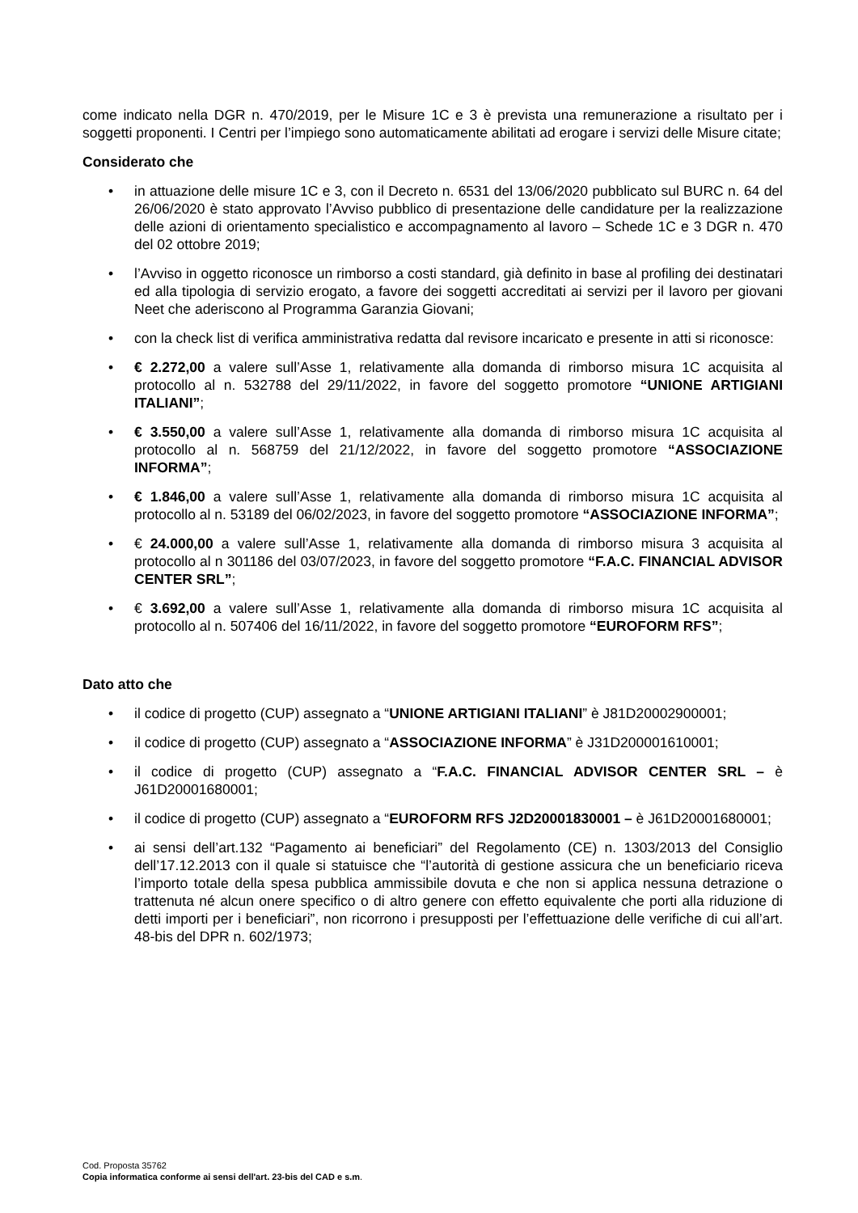come indicato nella DGR n. 470/2019, per le Misure 1C e 3 è prevista una remunerazione a risultato per i soggetti proponenti. I Centri per l’impiego sono automaticamente abilitati ad erogare i servizi delle Misure citate;
Considerato che
• in attuazione delle misure 1C e 3, con il Decreto n. 6531 del 13/06/2020 pubblicato sul BURC n. 64 del 26/06/2020 è stato approvato l’Avviso pubblico di presentazione delle candidature per la realizzazione delle azioni di orientamento specialistico e accompagnamento al lavoro – Schede 1C e 3 DGR n. 470 del 02 ottobre 2019;
• l’Avviso in oggetto riconosce un rimborso a costi standard, già definito in base al profiling dei destinatari ed alla tipologia di servizio erogato, a favore dei soggetti accreditati ai servizi per il lavoro per giovani Neet che aderiscono al Programma Garanzia Giovani;
• con la check list di verifica amministrativa redatta dal revisore incaricato e presente in atti si riconosce:
• € 2.272,00 a valere sull’Asse 1, relativamente alla domanda di rimborso misura 1C acquisita al protocollo al n. 532788 del 29/11/2022, in favore del soggetto promotore “UNIONE ARTIGIANI ITALIANI”;
• € 3.550,00 a valere sull’Asse 1, relativamente alla domanda di rimborso misura 1C acquisita al protocollo al n. 568759 del 21/12/2022, in favore del soggetto promotore “ASSOCIAZIONE INFORMA”;
• € 1.846,00 a valere sull’Asse 1, relativamente alla domanda di rimborso misura 1C acquisita al protocollo al n. 53189 del 06/02/2023, in favore del soggetto promotore “ASSOCIAZIONE INFORMA”;
• € 24.000,00 a valere sull’Asse 1, relativamente alla domanda di rimborso misura 3 acquisita al protocollo al n 301186 del 03/07/2023, in favore del soggetto promotore “F.A.C. FINANCIAL ADVISOR CENTER SRL”;
• € 3.692,00 a valere sull’Asse 1, relativamente alla domanda di rimborso misura 1C acquisita al protocollo al n. 507406 del 16/11/2022, in favore del soggetto promotore “EUROFORM RFS”;
Dato atto che
• il codice di progetto (CUP) assegnato a “UNIONE ARTIGIANI ITALIANI” è J81D20002900001;
• il codice di progetto (CUP) assegnato a “ASSOCIAZIONE INFORMA” è J31D200001610001;
• il codice di progetto (CUP) assegnato a “F.A.C. FINANCIAL ADVISOR CENTER SRL – è J61D20001680001;
• il codice di progetto (CUP) assegnato a “EUROFORM RFS J2D20001830001 – è J61D20001680001;
• ai sensi dell’art.132 “Pagamento ai beneficiari” del Regolamento (CE) n. 1303/2013 del Consiglio dell’17.12.2013 con il quale si statuisce che “l’autorità di gestione assicura che un beneficiario riceva l’importo totale della spesa pubblica ammissibile dovuta e che non si applica nessuna detrazione o trattenuta né alcun onere specifico o di altro genere con effetto equivalente che porti alla riduzione di detti importi per i beneficiari”, non ricorrono i presupposti per l’effettuazione delle verifiche di cui all’art. 48-bis del DPR n. 602/1973;
Cod. Proposta 35762
Copia informatica conforme ai sensi dell'art. 23-bis del CAD e s.m.